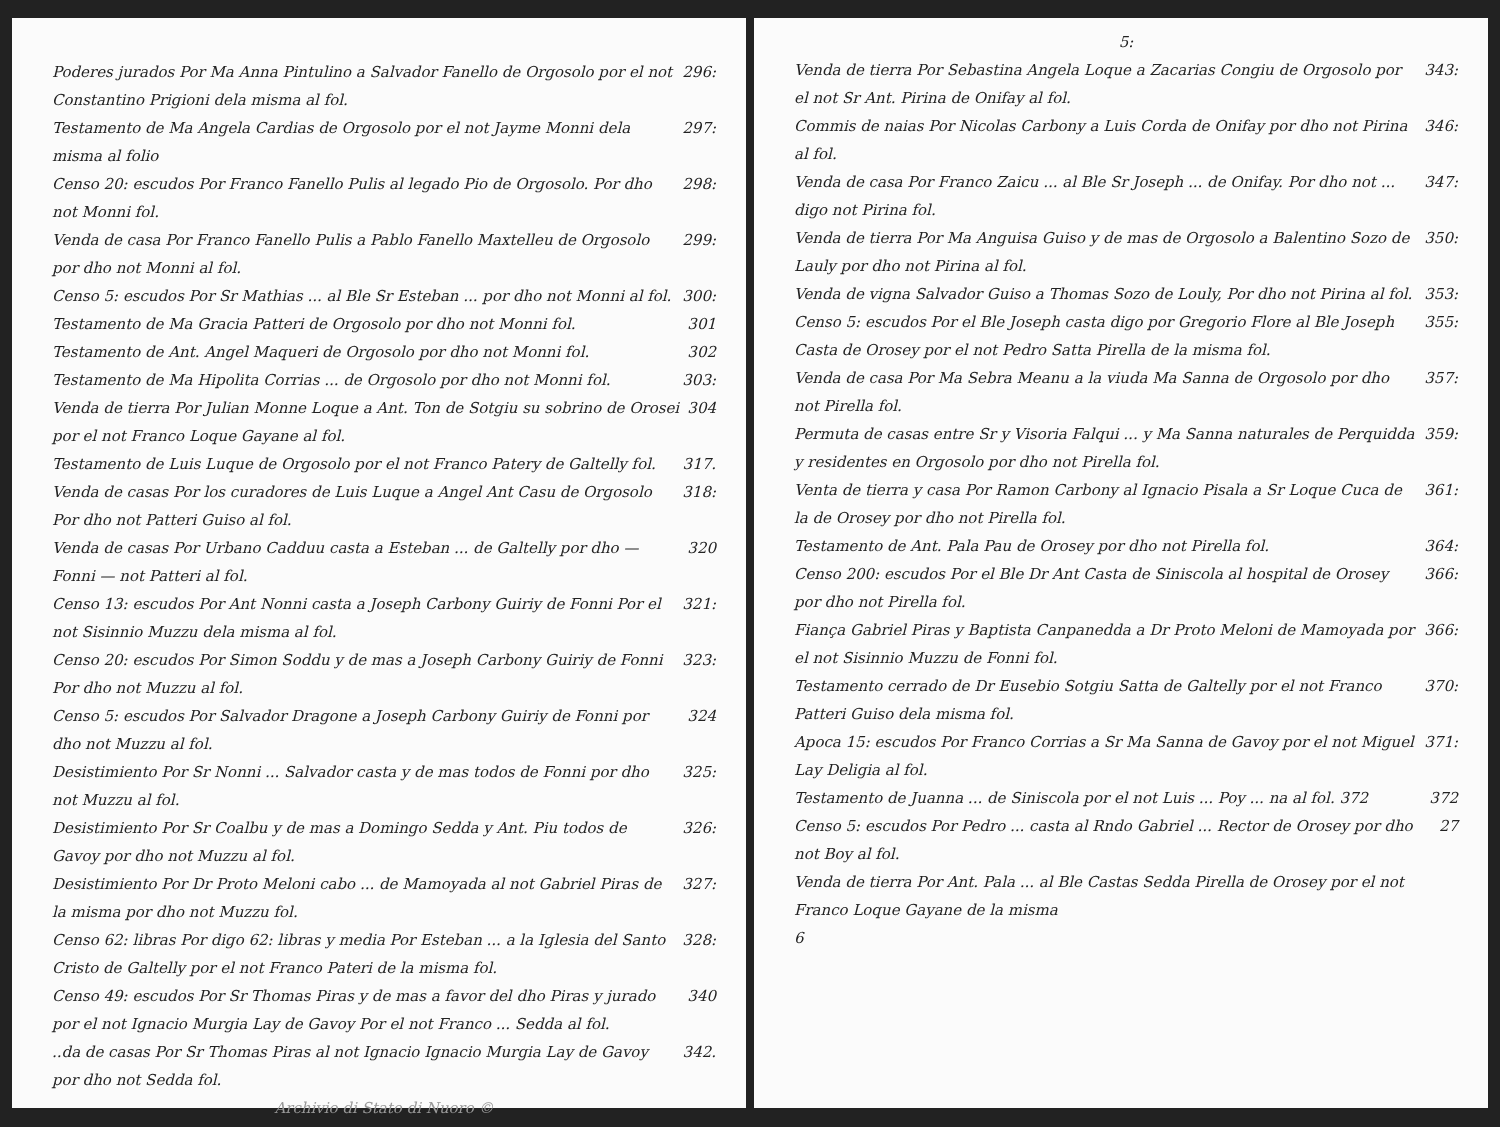Poderes jurados Por Ma Anna Pintulino a Salvador Fanello de Orgosolo por el not Constantino Prigioni dela misma al fol. 296:
Testamento de Ma Angela Cardias de Orgosolo por el not Jayme Monni dela misma al folio 297:
Censo 20: escudos Por Franco Fanello Pulis al legado Pio de Orgosolo. Por dho not Monni fol. 298:
Venda de casa Por Franco Fanello Pulis a Pablo Fanello Maxtelleu de Orgosolo por dho not Monni al fol. 299:
Censo 5: escudos Por Sr Mathias ... al Ble Sr Esteban ... por dho not Monni al fol. 300:
Testamento de Ma Gracia Patteri de Orgosolo por dho not Monni fol. 301
Testamento de Ant. Angel Maqueri de Orgosolo por dho not Monni fol. 302
Testamento de Ma Hipolita Corrias ... de Orgosolo por dho not Monni fol. 303:
Venda de tierra Por Julian Monne Loque a Ant. Ton de Sotgiu su sobrino de Orosei por el not Franco Loque Gayane al fol. 304
Testamento de Luis Luque de Orgosolo por el not Franco Patery de Galtelly fol. 317.
Venda de casas Por los curadores de Luis Luque a Angel Ant Casu de Orgosolo Por dho not Patteri Guiso al fol. 318:
Venda de casas Por Urbano Cadduu casta a Esteban ... de Galtelly por dho — Fonni — not Patteri al fol. 320
Censo 13: escudos Por Ant Nonni casta a Joseph Carbony Guiriy de Fonni Por el not Sisinnio Muzzu dela misma al fol. 321:
Censo 20: escudos Por Simon Soddu y de mas a Joseph Carbony Guiriy de Fonni Por dho not Muzzu al fol. 323:
Censo 5: escudos Por Salvador Dragone a Joseph Carbony Guiriy de Fonni por dho not Muzzu al fol. 324
Desistimiento Por Sr Nonni ... Salvador casta y de mas todos de Fonni por dho not Muzzu al fol. 325:
Desistimiento Por Sr Coalbu y de mas a Domingo Sedda y Ant. Piu todos de Gavoy por dho not Muzzu al fol. 326:
Desistimiento Por Dr Proto Meloni cabo ... de Mamoyada al not Gabriel Piras de la misma por dho not Muzzu fol. 327:
Censo 62: libras Por digo 62: libras y media Por Esteban ... a la Iglesia del Santo Cristo de Galtelly por el not Franco Pateri de la misma fol. 328:
Censo 49: escudos Por Sr Thomas Piras y de mas a favor del dho Piras y jurado por el not Ignacio Murgia Lay de Gavoy Por el not Franco ... Sedda al fol. 340
..da de casas Por Sr Thomas Piras al not Ignacio Ignacio Murgia Lay de Gavoy por dho not Sedda fol. 342.
Archivio di Stato di Nuoro ©
5:
Venda de tierra Por Sebastina Angela Loque a Zacarias Congiu de Orgosolo por el not Sr Ant. Pirina de Onifay al fol. 343:
Commis de naias Por Nicolas Carbony a Luis Corda de Onifay por dho not Pirina al fol. 346:
Venda de casa Por Franco Zaicu ... al Ble Sr Joseph ... de Onifay. Por dho not ... digo not Pirina fol. 347:
Venda de tierra Por Ma Anguisa Guiso y de mas de Orgosolo a Balentino Sozo de Lauly por dho not Pirina al fol. 350:
Venda de vigna Salvador Guiso a Thomas Sozo de Louly, Por dho not Pirina al fol. 353:
Censo 5: escudos Por el Ble Joseph casta digo por Gregorio Flore al Ble Joseph Casta de Orosey por el not Pedro Satta Pirella de la misma fol. 355:
Venda de casa Por Ma Sebra Meanu a la viuda Ma Sanna de Orgosolo por dho not Pirella fol. 357:
Permuta de casas entre Sr y Visoria Falqui ... y Ma Sanna naturales de Perquidda y residentes en Orgosolo por dho not Pirella fol. 359:
Venta de tierra y casa Por Ramon Carbony al Ignacio Pisala a Sr Loque Cuca de la de Orosey por dho not Pirella fol. 361:
Testamento de Ant. Pala Pau de Orosey por dho not Pirella fol. 364:
Censo 200: escudos Por el Ble Dr Ant Casta de Siniscola al hospital de Orosey por dho not Pirella fol. 366:
Fiança Gabriel Piras y Baptista Canpanedda a Dr Proto Meloni de Mamoyada por el not Sisinnio Muzzu de Fonni fol. 366:
Testamento cerrado de Dr Eusebio Sotgiu Satta de Galtelly por el not Franco Patteri Guiso dela misma fol. 370:
Apoca 15: escudos Por Franco Corrias a Sr Ma Sanna de Gavoy por el not Miguel Lay Deligia al fol. 371:
Testamento de Juanna ... de Siniscola por el not Luis ... Poy ... na al fol. 372 372
Censo 5: escudos Por Pedro ... casta al Rndo Gabriel ... Rector de Orosey por dho not Boy al fol. 27
Venda de tierra Por Ant. Pala ... al Ble Castas Sedda Pirella de Orosey por el not Franco Loque Gayane de la misma
6